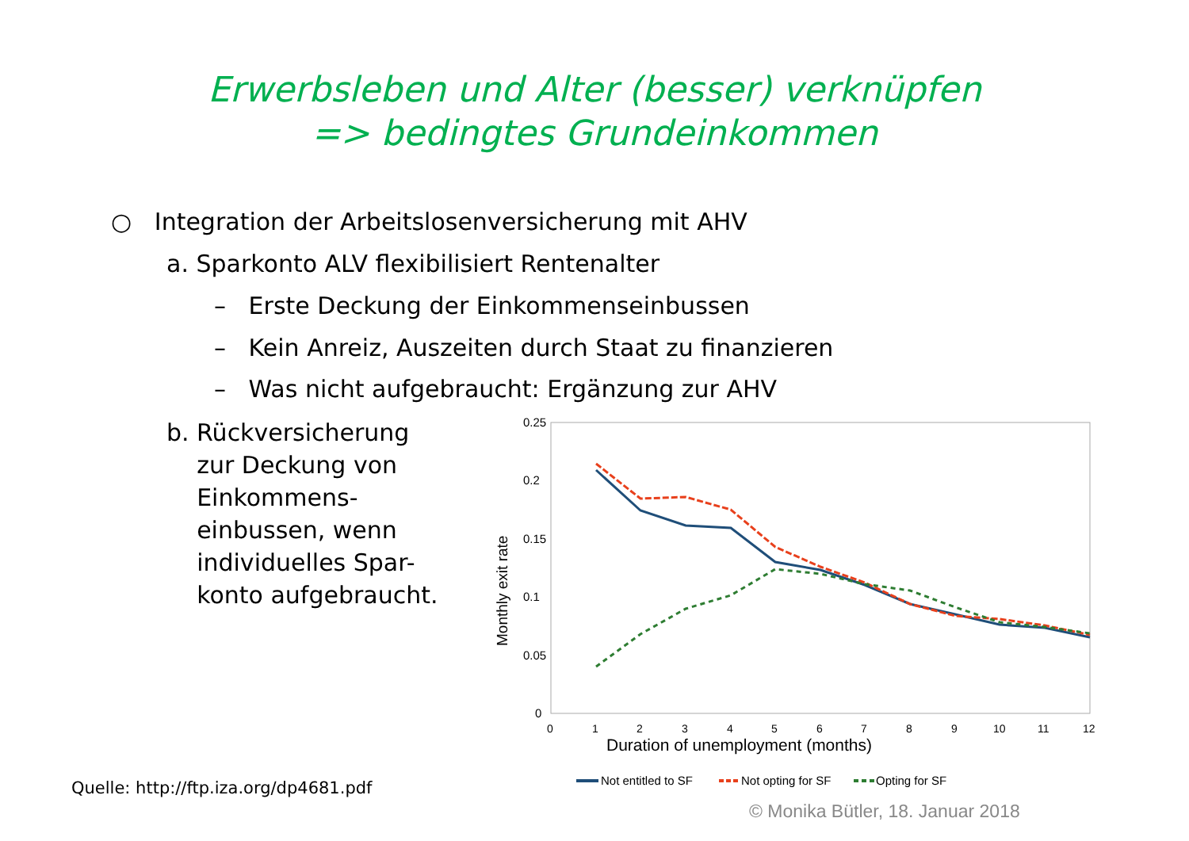Erwerbsleben und Alter (besser) verknüpfen
=> bedingtes Grundeinkommen
○ Integration der Arbeitslosenversicherung mit AHV
a. Sparkonto ALV flexibilisiert Rentenalter
– Erste Deckung der Einkommenseinbussen
– Kein Anreiz, Auszeiten durch Staat zu finanzieren
– Was nicht aufgebraucht: Ergänzung zur AHV
b. Rückversicherung
zur Deckung von
Einkommens-
einbussen, wenn
individuelles Spar-
konto aufgebraucht.
0.25
0.2
0.15
0.1
0.05
0
0
1
2
3
4
5
6
7
8
9
10
11
12
Duration of unemployment (months)
Monthly exit rate
Not entitled to SF
Not opting for SF
Opting for SF
Quelle: http://ftp.iza.org/dp4681.pdf
© Monika Bütler, 18. Januar 2018